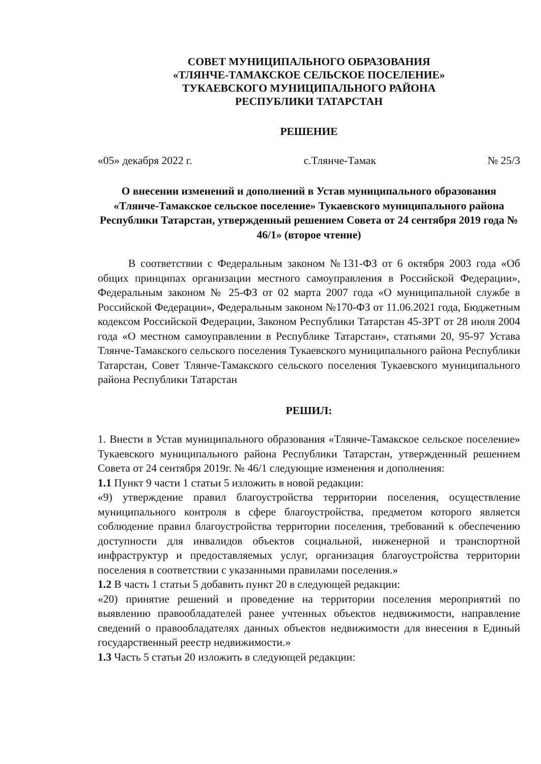СОВЕТ МУНИЦИПАЛЬНОГО ОБРАЗОВАНИЯ
«ТЛЯНЧЕ-ТАМАКСКОЕ СЕЛЬСКОЕ ПОСЕЛЕНИЕ»
ТУКАЕВСКОГО МУНИЦИПАЛЬНОГО РАЙОНА
РЕСПУБЛИКИ ТАТАРСТАН
РЕШЕНИЕ
«05» декабря 2022 г. с.Тлянче-Тамак № 25/3
О внесении изменений и дополнений в Устав муниципального образования «Тлянче-Тамакское сельское поселение» Тукаевского муниципального района Республики Татарстан, утвержденный решением Совета от 24 сентября 2019 года № 46/1» (второе чтение)
В соответствии с Федеральным законом №131-ФЗ от 6 октября 2003 года «Об общих принципах организации местного самоуправления в Российской Федерации», Федеральным законом № 25-ФЗ от 02 марта 2007 года «О муниципальной службе в Российской Федерации», Федеральным законом №170-ФЗ от 11.06.2021 года, Бюджетным кодексом Российской Федерации, Законом Республики Татарстан 45-ЗРТ от 28 июля 2004 года «О местном самоуправлении в Республике Татарстан», статьями 20, 95-97 Устава Тлянче-Тамакского сельского поселения Тукаевского муниципального района Республики Татарстан, Совет Тлянче-Тамакского сельского поселения Тукаевского муниципального района Республики Татарстан
РЕШИЛ:
1. Внести в Устав муниципального образования «Тлянче-Тамакское сельское поселение» Тукаевского муниципального района Республики Татарстан, утвержденный решением Совета от 24 сентября 2019г. № 46/1 следующие изменения и дополнения:
1.1 Пункт 9 части 1 статьи 5 изложить в новой редакции:
«9) утверждение правил благоустройства территории поселения, осуществление муниципального контроля в сфере благоустройства, предметом которого является соблюдение правил благоустройства территории поселения, требований к обеспечению доступности для инвалидов объектов социальной, инженерной и транспортной инфраструктур и предоставляемых услуг, организация благоустройства территории поселения в соответствии с указанными правилами поселения.»
1.2 В часть 1 статьи 5 добавить пункт 20 в следующей редакции:
«20) принятие решений и проведение на территории поселения мероприятий по выявлению правообладателей ранее учтенных объектов недвижимости, направление сведений о правообладателях данных объектов недвижимости для внесения в Единый государственный реестр недвижимости.»
1.3 Часть 5 статьи 20 изложить в следующей редакции: